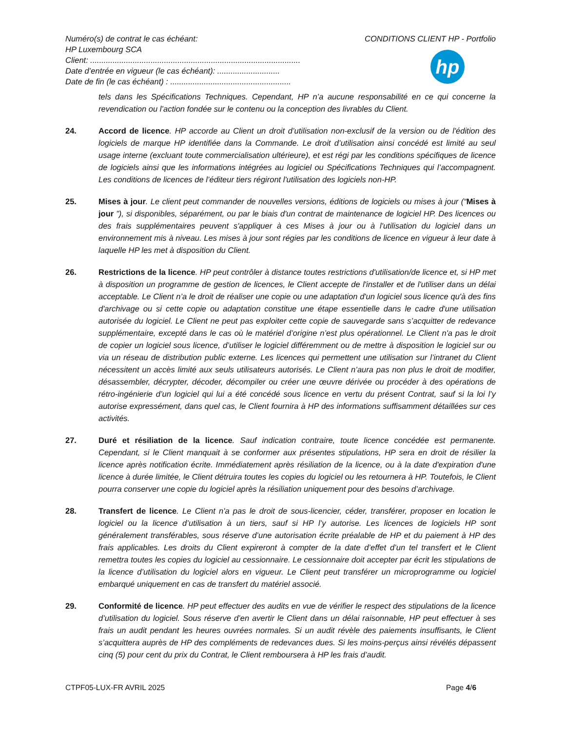Numéro(s) de contrat le cas échéant:
HP Luxembourg SCA
Client: ..............................................................................................
Date d’entrée en vigueur (le cas échéant): ............................
Date de fin (le cas échéant) : ......................................................
CONDITIONS CLIENT HP - Portfolio
hp
tels dans les Spécifications Techniques. Cependant, HP n’a aucune responsabilité en ce qui concerne la revendication ou l’action fondée sur le contenu ou la conception des livrables du Client.
24. Accord de licence. HP accorde au Client un droit d’utilisation non-exclusif de la version ou de l'édition des logiciels de marque HP identifiée dans la Commande. Le droit d’utilisation ainsi concédé est limité au seul usage interne (excluant toute commercialisation ultérieure), et est régi par les conditions spécifiques de licence de logiciels ainsi que les informations intégrées au logiciel ou Spécifications Techniques qui l’accompagnent. Les conditions de licences de l’éditeur tiers régiront l'utilisation des logiciels non-HP.
25. Mises à jour. Le client peut commander de nouvelles versions, éditions de logiciels ou mises à jour (“Mises à jour ”), si disponibles, séparément, ou par le biais d'un contrat de maintenance de logiciel HP. Des licences ou des frais supplémentaires peuvent s'appliquer à ces Mises à jour ou à l'utilisation du logiciel dans un environnement mis à niveau. Les mises à jour sont régies par les conditions de licence en vigueur à leur date à laquelle HP les met à disposition du Client.
26. Restrictions de la licence. HP peut contrôler à distance toutes restrictions d'utilisation/de licence et, si HP met à disposition un programme de gestion de licences, le Client accepte de l'installer et de l'utiliser dans un délai acceptable. Le Client n’a le droit de réaliser une copie ou une adaptation d'un logiciel sous licence qu'à des fins d'archivage ou si cette copie ou adaptation constitue une étape essentielle dans le cadre d'une utilisation autorisée du logiciel. Le Client ne peut pas exploiter cette copie de sauvegarde sans s’acquitter de redevance supplémentaire, excepté dans le cas où le matériel d’origine n’est plus opérationnel. Le Client n'a pas le droit de copier un logiciel sous licence, d’utiliser le logiciel différemment ou de mettre à disposition le logiciel sur ou via un réseau de distribution public externe. Les licences qui permettent une utilisation sur l’intranet du Client nécessitent un accès limité aux seuls utilisateurs autorisés. Le Client n’aura pas non plus le droit de modifier, désassembler, décrypter, décoder, décompiler ou créer une œuvre dérivée ou procéder à des opérations de rétro-ingénierie d’un logiciel qui lui a été concédé sous licence en vertu du présent Contrat, sauf si la loi l’y autorise expressément, dans quel cas, le Client fournira à HP des informations suffisamment détaillées sur ces activités.
27. Duré et résiliation de la licence. Sauf indication contraire, toute licence concédée est permanente. Cependant, si le Client manquait à se conformer aux présentes stipulations, HP sera en droit de résilier la licence après notification écrite. Immédiatement après résiliation de la licence, ou à la date d'expiration d'une licence à durée limitée, le Client détruira toutes les copies du logiciel ou les retournera à HP. Toutefois, le Client pourra conserver une copie du logiciel après la résiliation uniquement pour des besoins d’archivage.
28. Transfert de licence. Le Client n'a pas le droit de sous-licencier, céder, transférer, proposer en location le logiciel ou la licence d’utilisation à un tiers, sauf si HP l’y autorise. Les licences de logiciels HP sont généralement transférables, sous réserve d’une autorisation écrite préalable de HP et du paiement à HP des frais applicables. Les droits du Client expireront à compter de la date d’effet d’un tel transfert et le Client remettra toutes les copies du logiciel au cessionnaire. Le cessionnaire doit accepter par écrit les stipulations de la licence d’utilisation du logiciel alors en vigueur. Le Client peut transférer un microprogramme ou logiciel embarqué uniquement en cas de transfert du matériel associé.
29. Conformité de licence. HP peut effectuer des audits en vue de vérifier le respect des stipulations de la licence d’utilisation du logiciel. Sous réserve d’en avertir le Client dans un délai raisonnable, HP peut effectuer à ses frais un audit pendant les heures ouvrées normales. Si un audit révèle des paiements insuffisants, le Client s’acquittera auprès de HP des compléments de redevances dues. Si les moins-perçus ainsi révélés dépassent cinq (5) pour cent du prix du Contrat, le Client remboursera à HP les frais d’audit.
CTPF05-LUX-FR AVRIL 2025 Page 4/6